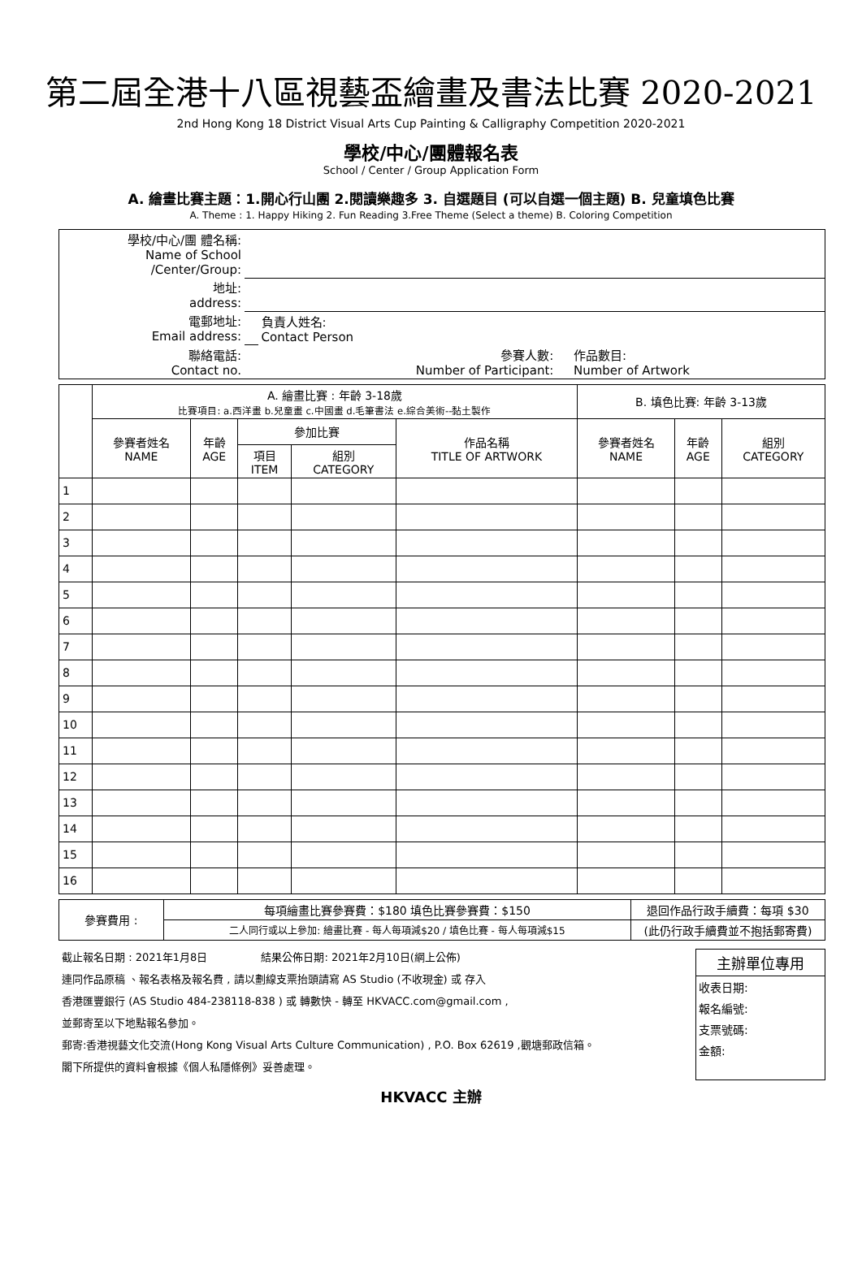第二屆全港十八區視藝盃繪畫及書法比賽 2020-2021
2nd Hong Kong 18 District Visual Arts Cup Painting & Calligraphy Competition 2020-2021
學校/中心/團體報名表
School / Center / Group Application Form
A. 繪畫比賽主題：1.開心行山團 2.閱讀樂趣多 3. 自選題目 (可以自選一個主題) B. 兒童填色比賽
A. Theme : 1. Happy Hiking 2. Fun Reading 3.Free Theme (Select a theme) B. Coloring Competition
| 學校/中心/團 體名稱: Name of School /Center/Group: | | | | |
| 地址: address: | | | | |
| 電郵地址: Email address: | | 負責人姓名: Contact Person | | |
| 聯絡電話: Contact no. | | 參賽人數: Number of Participant: | | 作品數目: Number of Artwork |
| | A. 繪畫比賽 : 年齡 3-18歲 比賽項目: a.西洋畫 b.兒童畫 c.中國畫 d.毛筆書法 e.綜合美術--黏土製作 | | | | | B. 填色比賽: 年齡 3-13歲 | | |
| | 參賽者姓名 NAME | 年齡 AGE | 參加比賽 | | 作品名稱 TITLE OF ARTWORK | 參賽者姓名 NAME | 年齡 AGE | 組別 CATEGORY |
| | | | 項目 ITEM | 組別 CATEGORY | | | | |
| 1 | | | | | | | | |
| 2 | | | | | | | | |
| 3 | | | | | | | | |
| 4 | | | | | | | | |
| 5 | | | | | | | | |
| 6 | | | | | | | | |
| 7 | | | | | | | | |
| 8 | | | | | | | | |
| 9 | | | | | | | | |
| 10 | | | | | | | | |
| 11 | | | | | | | | |
| 12 | | | | | | | | |
| 13 | | | | | | | | |
| 14 | | | | | | | | |
| 15 | | | | | | | | |
| 16 | | | | | | | | |
| 參賽費用 : | 每項繪畫比賽參賽費：$180 填色比賽參賽費：$150 | 退回作品行政手續費：每項 $30 |
| | 二人同行或以上參加: 繪畫比賽 - 每人每項減$20 / 填色比賽 - 每人每項減$15 | (此仍行政手續費並不抱括郵寄費) |
截止報名日期 : 2021年1月8日 結果公佈日期: 2021年2月10日(網上公佈)
連同作品原稿 、報名表格及報名費 , 請以劃線支票抬頭請寫 AS Studio (不收現金) 或 存入
香港匯豐銀行 (AS Studio 484-238118-838 ) 或 轉數快 - 轉至 HKVACC.com@gmail.com ,
並郵寄至以下地點報名參加。
郵寄:香港視藝文化交流(Hong Kong Visual Arts Culture Communication) , P.O. Box 62619 ,觀塘郵政信箱。
閣下所提供的資料會根據《個人私隱條例》妥善處理。
主辦單位專用
收表日期:
報名編號:
支票號碼:
金額:
HKVACC 主辦